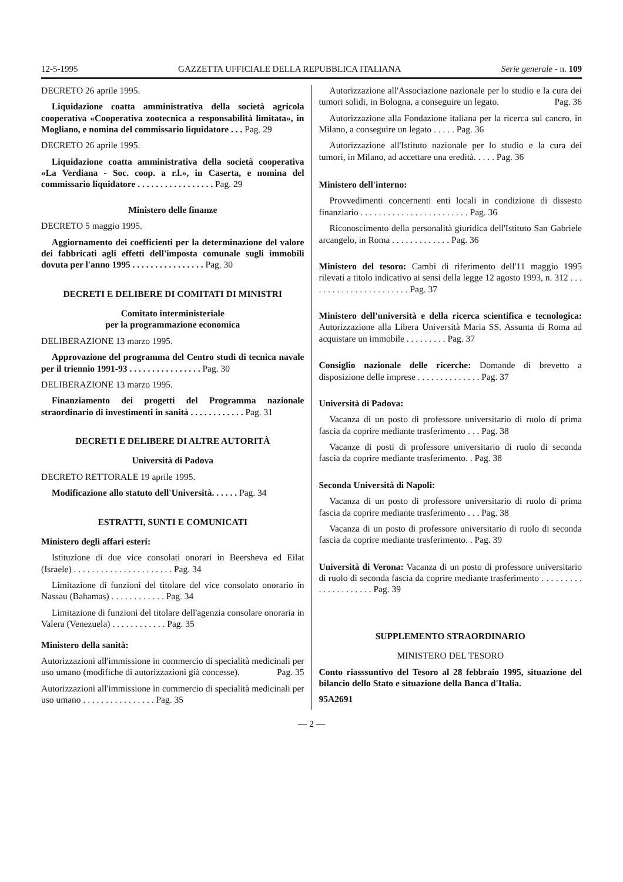12-5-1995 GAZZETTA UFFICIALE DELLA REPUBBLICA ITALIANA Serie generale - n. 109
DECRETO 26 aprile 1995.
Liquidazione coatta amministrativa della società agricola cooperativa «Cooperativa zootecnica a responsabilità limitata», in Mogliano, e nomina del commissario liquidatore . . . Pag. 29
DECRETO 26 aprile 1995.
Liquidazione coatta amministrativa della società cooperativa «La Verdiana - Soc. coop. a r.l.», in Caserta, e nomina del commissario liquidatore . . . . . . . . . . . . . . . . . Pag. 29
Ministero delle finanze
DECRETO 5 maggio 1995.
Aggiornamento dei coefficienti per la determinazione del valore dei fabbricati agli effetti dell'imposta comunale sugli immobili dovuta per l'anno 1995 . . . . . . . . . . . . . . . . Pag. 30
DECRETI E DELIBERE DI COMITATI DI MINISTRI
Comitato interministeriale
per la programmazione economica
DELIBERAZIONE 13 marzo 1995.
Approvazione del programma del Centro studi di tecnica navale per il triennio 1991-93 . . . . . . . . . . . . . . . . Pag. 30
DELIBERAZIONE 13 marzo 1995.
Finanziamento dei progetti del Programma nazionale straordinario di investimenti in sanità . . . . . . . . . . . . Pag. 31
DECRETI E DELIBERE DI ALTRE AUTORITÀ
Università di Padova
DECRETO RETTORALE 19 aprile 1995.
Modificazione allo statuto dell'Università. . . . . . Pag. 34
ESTRATTI, SUNTI E COMUNICATI
Ministero degli affari esteri:
Istituzione di due vice consolati onorari in Beersheva ed Eilat (Israele) . . . . . . . . . . . . . . . . . . . . . . Pag. 34
Limitazione di funzioni del titolare del vice consolato onorario in Nassau (Bahamas) . . . . . . . . . . . . Pag. 34
Limitazione di funzioni del titolare dell'agenzia consolare onoraria in Valera (Venezuela) . . . . . . . . . . . . Pag. 35
Ministero della sanità:
Autorizzazioni all'immissione in commercio di specialità medicinali per uso umano (modifiche di autorizzazioni già concesse). Pag. 35
Autorizzazioni all'immissione in commercio di specialità medicinali per uso umano . . . . . . . . . . . . . . . . Pag. 35
Autorizzazione all'Associazione nazionale per lo studio e la cura dei tumori solidi, in Bologna, a conseguire un legato. Pag. 36
Autorizzazione alla Fondazione italiana per la ricerca sul cancro, in Milano, a conseguire un legato . . . . . Pag. 36
Autorizzazione all'Istituto nazionale per lo studio e la cura dei tumori, in Milano, ad accettare una eredità. . . . . Pag. 36
Ministero dell'interno:
Provvedimenti concernenti enti locali in condizione di dissesto finanziario . . . . . . . . . . . . . . . . . . . . . . . . Pag. 36
Riconoscimento della personalità giuridica dell'Istituto San Gabriele arcangelo, in Roma . . . . . . . . . . . . . Pag. 36
Ministero del tesoro: Cambi di riferimento dell'11 maggio 1995 rilevati a titolo indicativo ai sensi della legge 12 agosto 1993, n. 312 . . . . . . . . . . . . . . . . . . . . . . . Pag. 37
Ministero dell'università e della ricerca scientifica e tecnologica: Autorizzazione alla Libera Università Maria SS. Assunta di Roma ad acquistare un immobile . . . . . . . . . Pag. 37
Consiglio nazionale delle ricerche: Domande di brevetto a disposizione delle imprese . . . . . . . . . . . . . . Pag. 37
Università di Padova:
Vacanza di un posto di professore universitario di ruolo di prima fascia da coprire mediante trasferimento . . . Pag. 38
Vacanze di posti di professore universitario di ruolo di seconda fascia da coprire mediante trasferimento. . Pag. 38
Seconda Università di Napoli:
Vacanza di un posto di professore universitario di ruolo di prima fascia da coprire mediante trasferimento . . . Pag. 38
Vacanza di un posto di professore universitario di ruolo di seconda fascia da coprire mediante trasferimento. . Pag. 39
Università di Verona: Vacanza di un posto di professore universitario di ruolo di seconda fascia da coprire mediante trasferimento . . . . . . . . . . . . . . . . . . . . . Pag. 39
SUPPLEMENTO STRAORDINARIO
MINISTERO DEL TESORO
Conto riasssuntivo del Tesoro al 28 febbraio 1995, situazione del bilancio dello Stato e situazione della Banca d'Italia.
95A2691
— 2 —